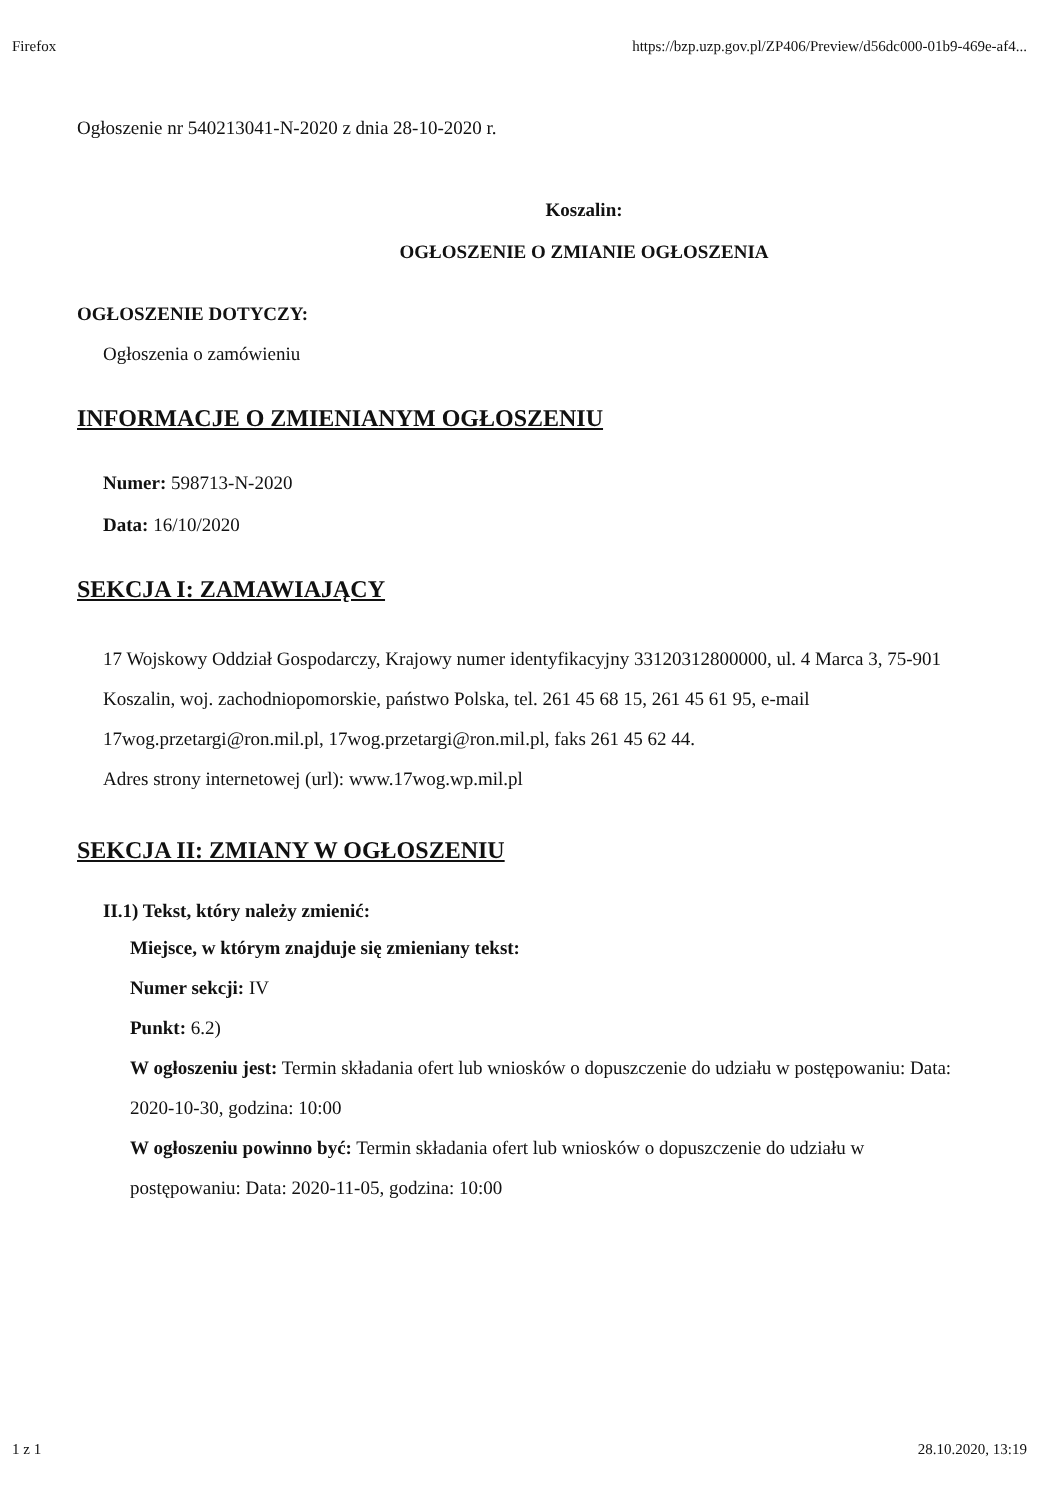Firefox https://bzp.uzp.gov.pl/ZP406/Preview/d56dc000-01b9-469e-af4...
Ogłoszenie nr 540213041-N-2020 z dnia 28-10-2020 r.
Koszalin:
OGŁOSZENIE O ZMIANIE OGŁOSZENIA
OGŁOSZENIE DOTYCZY:
Ogłoszenia o zamówieniu
INFORMACJE O ZMIENIANYM OGŁOSZENIU
Numer: 598713-N-2020
Data: 16/10/2020
SEKCJA I: ZAMAWIAJĄCY
17 Wojskowy Oddział Gospodarczy, Krajowy numer identyfikacyjny 33120312800000, ul. 4 Marca 3, 75-901 Koszalin, woj. zachodniopomorskie, państwo Polska, tel. 261 45 68 15, 261 45 61 95, e-mail 17wog.przetargi@ron.mil.pl, 17wog.przetargi@ron.mil.pl, faks 261 45 62 44.
Adres strony internetowej (url): www.17wog.wp.mil.pl
SEKCJA II: ZMIANY W OGŁOSZENIU
II.1) Tekst, który należy zmienić:
Miejsce, w którym znajduje się zmieniany tekst:
Numer sekcji: IV
Punkt: 6.2)
W ogłoszeniu jest: Termin składania ofert lub wniosków o dopuszczenie do udziału w postępowaniu: Data: 2020-10-30, godzina: 10:00
W ogłoszeniu powinno być: Termin składania ofert lub wniosków o dopuszczenie do udziału w postępowaniu: Data: 2020-11-05, godzina: 10:00
1 z 1 28.10.2020, 13:19